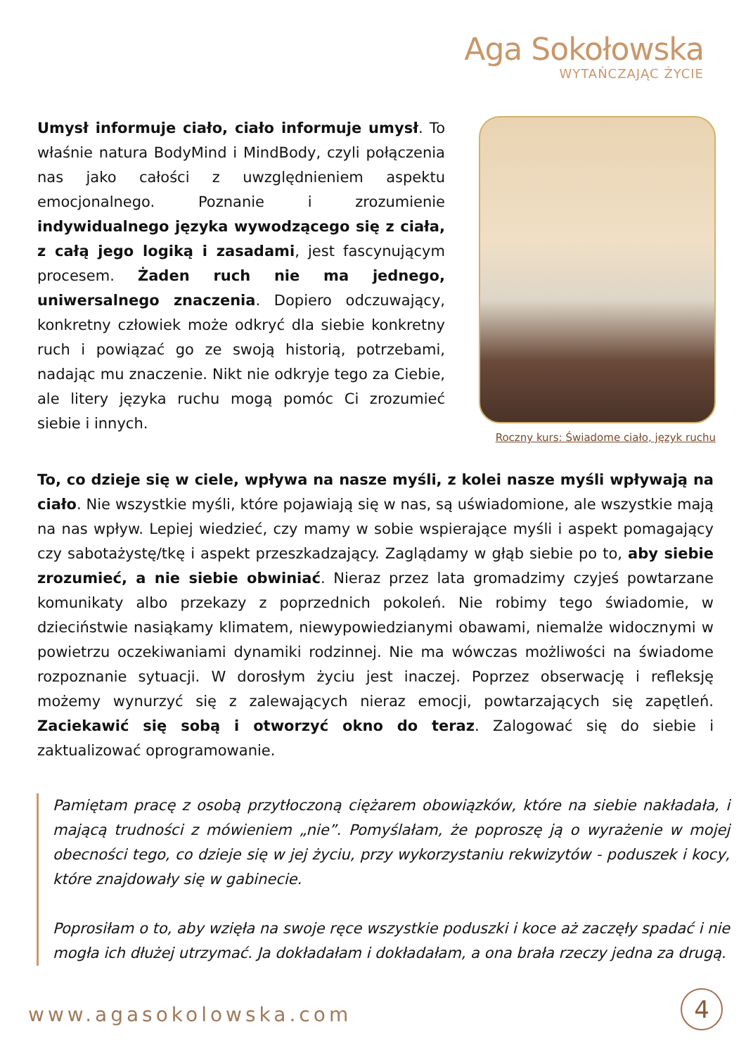Aga Sokołowska
WYTAŃCZAJĄC ŻYCIE
Umysł informuje ciało, ciało informuje umysł. To właśnie natura BodyMind i MindBody, czyli połączenia nas jako całości z uwzględnieniem aspektu emocjonalnego. Poznanie i zrozumienie indywidualnego języka wywodzącego się z ciała, z całą jego logiką i zasadami, jest fascynującym procesem. Żaden ruch nie ma jednego, uniwersalnego znaczenia. Dopiero odczuwający, konkretny człowiek może odkryć dla siebie konkretny ruch i powiązać go ze swoją historią, potrzebami, nadając mu znaczenie. Nikt nie odkryje tego za Ciebie, ale litery języka ruchu mogą pomóc Ci zrozumieć siebie i innych.
Roczny kurs: Świadome ciało, język ruchu
To, co dzieje się w ciele, wpływa na nasze myśli, z kolei nasze myśli wpływają na ciało. Nie wszystkie myśli, które pojawiają się w nas, są uświadomione, ale wszystkie mają na nas wpływ. Lepiej wiedzieć, czy mamy w sobie wspierające myśli i aspekt pomagający czy sabotażystę/tkę i aspekt przeszkadzający. Zaglądamy w głąb siebie po to, aby siebie zrozumieć, a nie siebie obwiniać. Nieraz przez lata gromadzimy czyjeś powtarzane komunikaty albo przekazy z poprzednich pokoleń. Nie robimy tego świadomie, w dzieciństwie nasiąkamy klimatem, niewypowiedzianymi obawami, niemalże widocznymi w powietrzu oczekiwaniami dynamiki rodzinnej. Nie ma wówczas możliwości na świadome rozpoznanie sytuacji. W dorosłym życiu jest inaczej. Poprzez obserwację i refleksję możemy wynurzyć się z zalewających nieraz emocji, powtarzających się zapętleń. Zaciekawić się sobą i otworzyć okno do teraz. Zalogować się do siebie i zaktualizować oprogramowanie.
Pamiętam pracę z osobą przytłoczoną ciężarem obowiązków, które na siebie nakładała, i mającą trudności z mówieniem „nie”. Pomyślałam, że poproszę ją o wyrażenie w mojej obecności tego, co dzieje się w jej życiu, przy wykorzystaniu rekwizytów - poduszek i kocy, które znajdowały się w gabinecie.
Poprosiłam o to, aby wzięła na swoje ręce wszystkie poduszki i koce aż zaczęły spadać i nie mogła ich dłużej utrzymać. Ja dokładałam i dokładałam, a ona brała rzeczy jedna za drugą.
www.agasokolowska.com 4